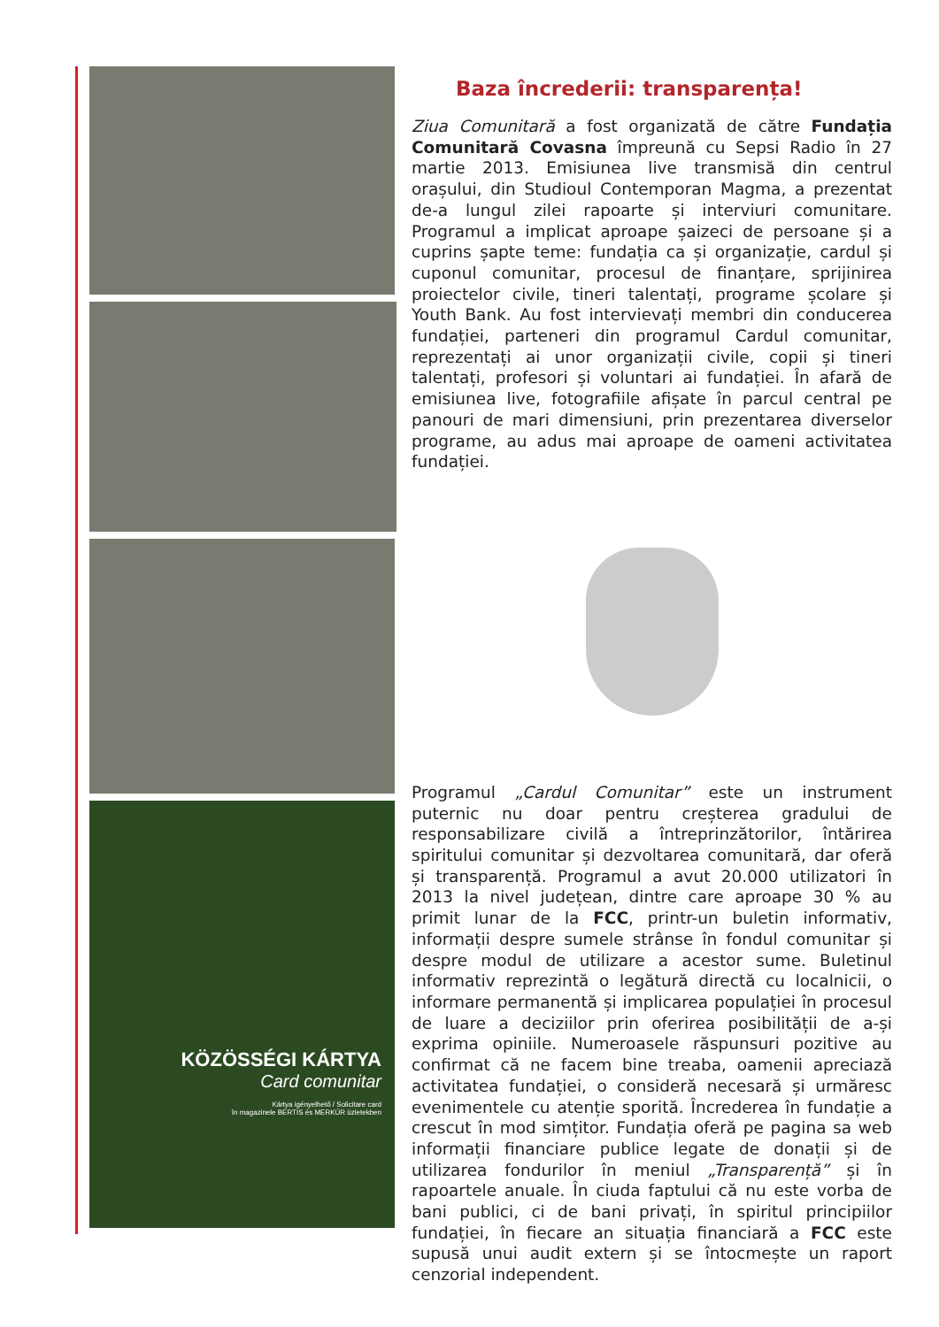KÖZÖSSÉGI KÁRTYA
Card comunitar
Kártya igényelhető / Solicitare card
în magazinele BERTIS és MERKÚR üzletekben
Baza încrederii: transparența!
Ziua Comunitară a fost organizată de către Fundația Comunitară Covasna împreună cu Sepsi Radio în 27 martie 2013. Emisiunea live transmisă din centrul orașului, din Studioul Contemporan Magma, a prezentat de-a lungul zilei rapoarte și interviuri comunitare. Programul a implicat aproape șaizeci de persoane și a cuprins șapte teme: fundația ca și organizație, cardul și cuponul comunitar, procesul de finanțare, sprijinirea proiectelor civile, tineri talentați, programe școlare și Youth Bank. Au fost intervievați membri din conducerea fundației, parteneri din programul Cardul comunitar, reprezentați ai unor organizații civile, copii și tineri talentați, profesori și voluntari ai fundației. În afară de emisiunea live, fotografiile afișate în parcul central pe panouri de mari dimensiuni, prin prezentarea diverselor programe, au adus mai aproape de oameni activitatea fundației.
Programul „Cardul Comunitar” este un instrument puternic nu doar pentru creșterea gradului de responsabilizare civilă a întreprinzătorilor, întărirea spiritului comunitar și dezvoltarea comunitară, dar oferă și transparență. Programul a avut 20.000 utilizatori în 2013 la nivel județean, dintre care aproape 30 % au primit lunar de la FCC, printr-un buletin informativ, informații despre sumele strânse în fondul comunitar și despre modul de utilizare a acestor sume. Buletinul informativ reprezintă o legătură directă cu localnicii, o informare permanentă și implicarea populației în procesul de luare a deciziilor prin oferirea posibilității de a-și exprima opiniile. Numeroasele răspunsuri pozitive au confirmat că ne facem bine treaba, oamenii apreciază activitatea fundației, o consideră necesară și urmăresc evenimentele cu atenție sporită. Încrederea în fundație a crescut în mod simțitor. Fundația oferă pe pagina sa web informații financiare publice legate de donații și de utilizarea fondurilor în meniul „Transparență” și în rapoartele anuale. În ciuda faptului că nu este vorba de bani publici, ci de bani privați, în spiritul principiilor fundației, în fiecare an situația financiară a FCC este supusă unui audit extern și se întocmește un raport cenzorial independent.